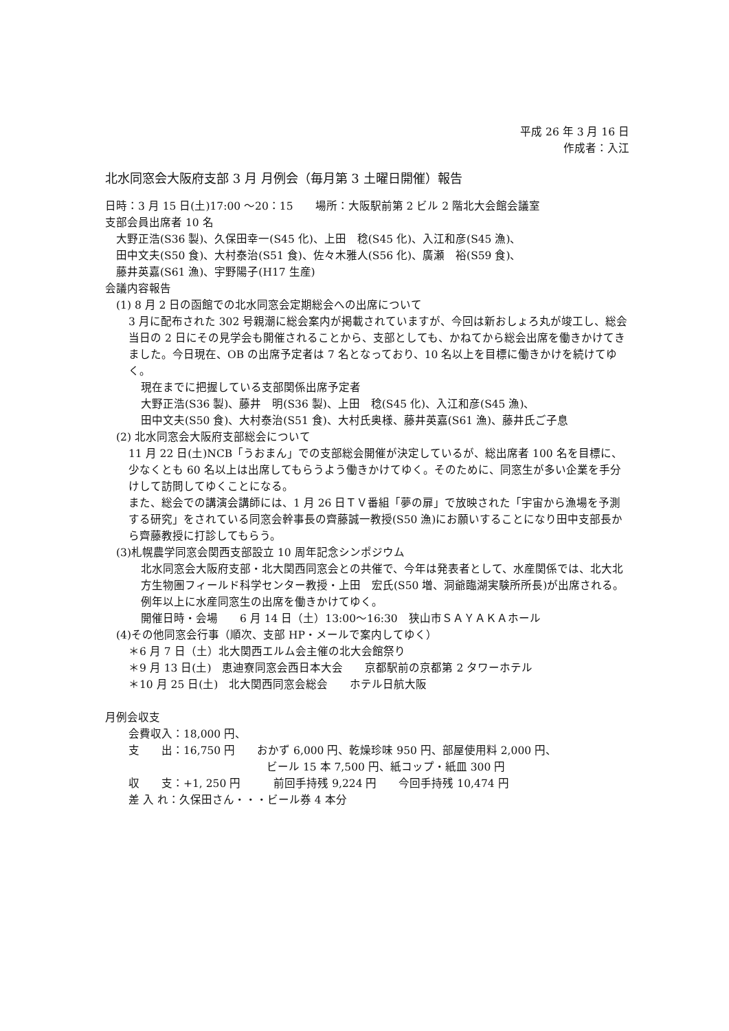平成 26 年 3 月 16 日
作成者：入江
北水同窓会大阪府支部 3 月 月例会（毎月第 3 土曜日開催）報告
日時：3 月 15 日(土)17:00 ～20：15　　場所：大阪駅前第 2 ビル 2 階北大会館会議室
支部会員出席者 10 名
大野正浩(S36 製)、久保田幸一(S45 化)、上田　稔(S45 化)、入江和彦(S45 漁)、
田中文夫(S50 食)、大村泰治(S51 食)、佐々木雅人(S56 化)、廣瀬　裕(S59 食)、
藤井英嘉(S61 漁)、宇野陽子(H17 生産)
会議内容報告
(1) 8 月 2 日の函館での北水同窓会定期総会への出席について
3 月に配布された 302 号親潮に総会案内が掲載されていますが、今回は新おしょろ丸が竣工し、総会当日の 2 日にその見学会も開催されることから、支部としても、かねてから総会出席を働きかけてきました。今日現在、OB の出席予定者は 7 名となっており、10 名以上を目標に働きかけを続けてゆく。
現在までに把握している支部関係出席予定者
大野正浩(S36 製)、藤井　明(S36 製)、上田　稔(S45 化)、入江和彦(S45 漁)、
田中文夫(S50 食)、大村泰治(S51 食)、大村氏奥様、藤井英嘉(S61 漁)、藤井氏ご子息
(2) 北水同窓会大阪府支部総会について
11 月 22 日(土)NCB「うおまん」での支部総会開催が決定しているが、総出席者 100 名を目標に、少なくとも 60 名以上は出席してもらうよう働きかけてゆく。そのために、同窓生が多い企業を手分けして訪問してゆくことになる。
また、総会での講演会講師には、1 月 26 日ＴＶ番組「夢の扉」で放映された「宇宙から漁場を予測する研究」をされている同窓会幹事長の齊藤誠一教授(S50 漁)にお願いすることになり田中支部長から齊藤教授に打診してもらう。
(3)札幌農学同窓会関西支部設立 10 周年記念シンポジウム
北水同窓会大阪府支部・北大関西同窓会との共催で、今年は発表者として、水産関係では、北大北方生物圏フィールド科学センター教授・上田　宏氏(S50 増、洞爺臨湖実験所所長)が出席される。例年以上に水産同窓生の出席を働きかけてゆく。
開催日時・会場　　6 月 14 日（土）13:00～16:30　狭山市ＳＡＹＡＫＡホール
(4)その他同窓会行事（順次、支部 HP・メールで案内してゆく）
＊6 月 7 日（土）北大関西エルム会主催の北大会館祭り
＊9 月 13 日(土)　恵迪寮同窓会西日本大会　　京都駅前の京都第 2 タワーホテル
＊10 月 25 日(土)　北大関西同窓会総会　　ホテル日航大阪
月例会収支
会費収入：18,000 円、
支　　出：16,750 円　　おかず 6,000 円、乾燥珍味 950 円、部屋使用料 2,000 円、
ビール 15 本 7,500 円、紙コップ・紙皿 300 円
収　　支：+1, 250 円　　　前回手持残 9,224 円　　今回手持残 10,474 円
差 入 れ：久保田さん・・・ビール券 4 本分